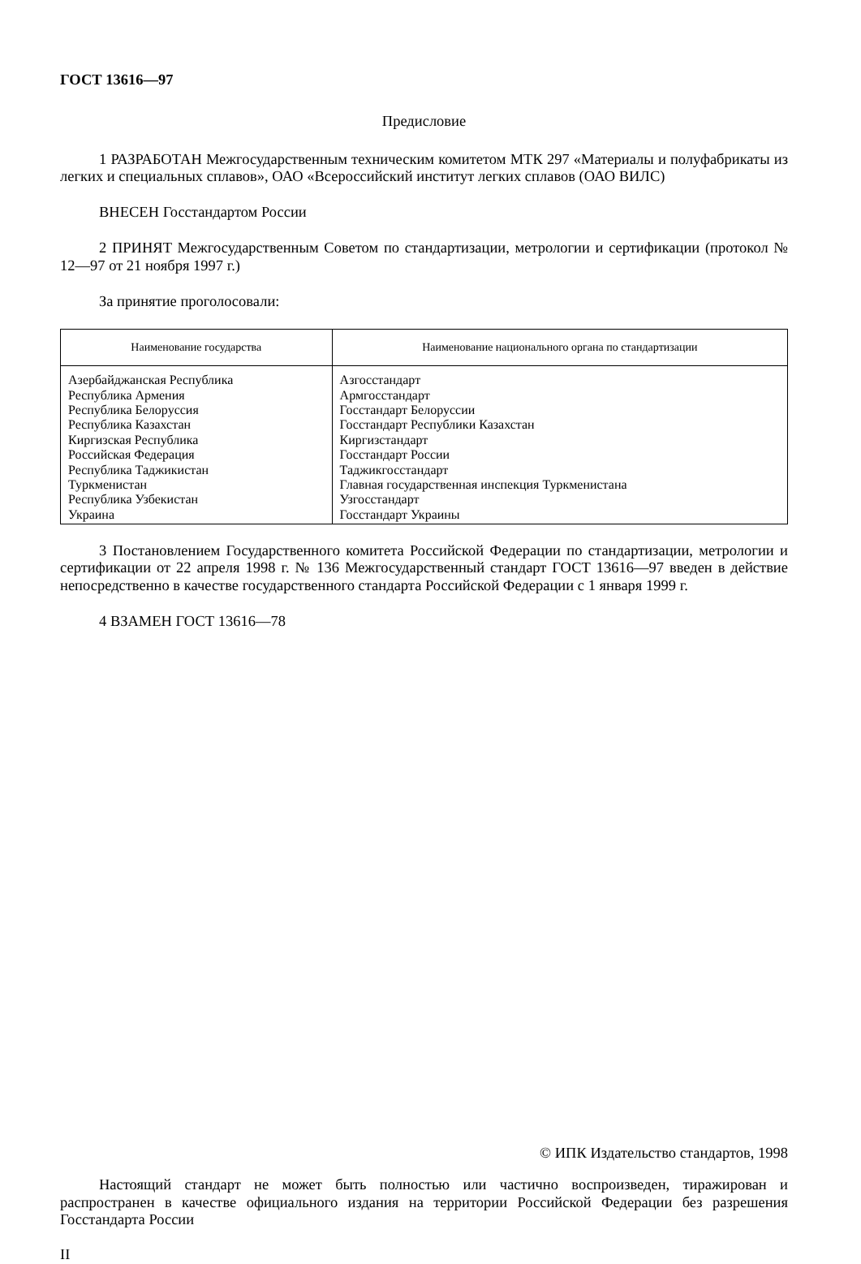ГОСТ 13616—97
Предисловие
1 РАЗРАБОТАН Межгосударственным техническим комитетом МТК 297 «Материалы и полуфабрикаты из легких и специальных сплавов», ОАО «Всероссийский институт легких сплавов (ОАО ВИЛС)
ВНЕСЕН Госстандартом России
2 ПРИНЯТ Межгосударственным Советом по стандартизации, метрологии и сертификации (протокол № 12—97 от 21 ноября 1997 г.)
За принятие проголосовали:
| Наименование государства | Наименование национального органа по стандартизации |
| --- | --- |
| Азербайджанская Республика Республика Армения Республика Белоруссия Республика Казахстан Киргизская Республика Российская Федерация Республика Таджикистан Туркменистан Республика Узбекистан Украина | Азгосстандарт Армгосстандарт Госстандарт Белоруссии Госстандарт Республики Казахстан Киргизстандарт Госстандарт России Таджикгосстандарт Главная государственная инспекция Туркменистана Узгосстандарт Госстандарт Украины |
3 Постановлением Государственного комитета Российской Федерации по стандартизации, метрологии и сертификации от 22 апреля 1998 г. № 136 Межгосударственный стандарт ГОСТ 13616—97 введен в действие непосредственно в качестве государственного стандарта Российской Федерации с 1 января 1999 г.
4 ВЗАМЕН ГОСТ 13616—78
© ИПК Издательство стандартов, 1998
Настоящий стандарт не может быть полностью или частично воспроизведен, тиражирован и распространен в качестве официального издания на территории Российской Федерации без разрешения Госстандарта России
II